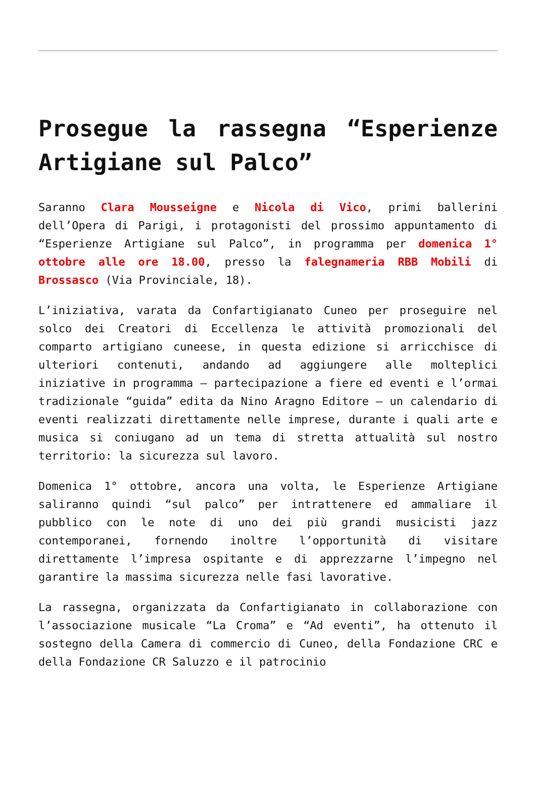Prosegue la rassegna “Esperienze Artigiane sul Palco”
Saranno Clara Mousseigne e Nicola di Vico, primi ballerini dell’Opera di Parigi, i protagonisti del prossimo appuntamento di “Esperienze Artigiane sul Palco”, in programma per domenica 1° ottobre alle ore 18.00, presso la falegnameria RBB Mobili di Brossasco (Via Provinciale, 18).
L’iniziativa, varata da Confartigianato Cuneo per proseguire nel solco dei Creatori di Eccellenza le attività promozionali del comparto artigiano cuneese, in questa edizione si arricchisce di ulteriori contenuti, andando ad aggiungere alle molteplici iniziative in programma – partecipazione a fiere ed eventi e l’ormai tradizionale “guida” edita da Nino Aragno Editore – un calendario di eventi realizzati direttamente nelle imprese, durante i quali arte e musica si coniugano ad un tema di stretta attualità sul nostro territorio: la sicurezza sul lavoro.
Domenica 1° ottobre, ancora una volta, le Esperienze Artigiane saliranno quindi “sul palco” per intrattenere ed ammaliare il pubblico con le note di uno dei più grandi musicisti jazz contemporanei, fornendo inoltre l’opportunità di visitare direttamente l’impresa ospitante e di apprezzarne l’impegno nel garantire la massima sicurezza nelle fasi lavorative.
La rassegna, organizzata da Confartigianato in collaborazione con l’associazione musicale “La Croma” e “Ad eventi”, ha ottenuto il sostegno della Camera di commercio di Cuneo, della Fondazione CRC e della Fondazione CR Saluzzo e il patrocinio